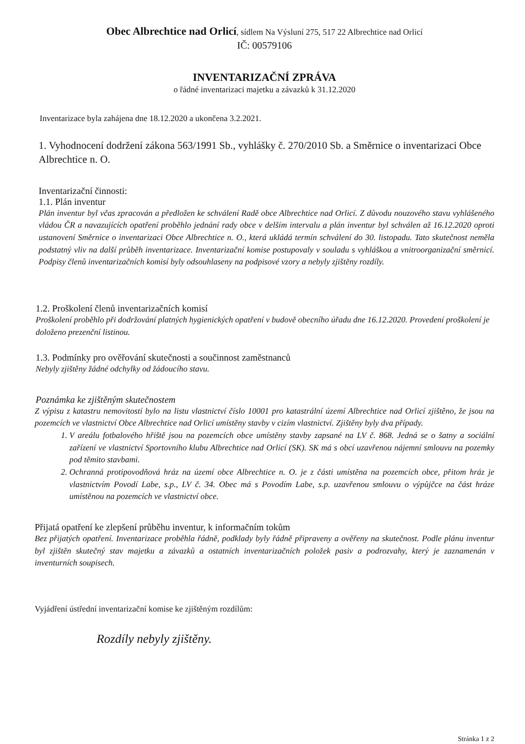Obec Albrechtice nad Orlicí, sídlem Na Výsluní 275, 517 22 Albrechtice nad Orlicí
IČ: 00579106
INVENTARIZAČNÍ ZPRÁVA
o řádné inventarizaci majetku a závazků k 31.12.2020
Inventarizace byla zahájena dne 18.12.2020 a ukončena 3.2.2021.
1. Vyhodnocení dodržení zákona 563/1991 Sb., vyhlášky č. 270/2010 Sb. a Směrnice o inventarizaci Obce Albrechtice n. O.
Inventarizační činnosti:
1.1. Plán inventur
Plán inventur byl včas zpracován a předložen ke schválení Radě obce Albrechtice nad Orlicí. Z důvodu nouzového stavu vyhlášeného vládou ČR a navazujících opatření proběhlo jednání rady obce v delším intervalu a plán inventur byl schválen až 16.12.2020 oproti ustanovení Směrnice o inventarizaci Obce Albrechtice n. O., která ukládá termín schválení do 30. listopadu. Tato skutečnost neměla podstatný vliv na další průběh inventarizace. Inventarizační komise postupovaly v souladu s vyhláškou a vnitroorganizační směrnicí. Podpisy členů inventarizačních komisí byly odsouhlaseny na podpisové vzory a nebyly zjištěny rozdíly.
1.2. Proškolení členů inventarizačních komisí
Proškolení proběhlo při dodržování platných hygienických opatření v budově obecního úřadu dne 16.12.2020. Provedení proškolení je doloženo prezenční listinou.
1.3. Podmínky pro ověřování skutečnosti a součinnost zaměstnanců
Nebyly zjištěny žádné odchylky od žádoucího stavu.
Poznámka ke zjištěným skutečnostem
Z výpisu z katastru nemovitostí bylo na listu vlastnictví číslo 10001 pro katastrální území Albrechtice nad Orlicí zjištěno, že jsou na pozemcích ve vlastnictví Obce Albrechtice nad Orlicí umístěny stavby v cizím vlastnictví. Zjištěny byly dva případy.
1. V areálu fotbalového hřiště jsou na pozemcích obce umístěny stavby zapsané na LV č. 868. Jedná se o šatny a sociální zařízení ve vlastnictví Sportovního klubu Albrechtice nad Orlicí (SK). SK má s obcí uzavřenou nájemní smlouvu na pozemky pod těmito stavbami.
2. Ochranná protipovodňová hráz na území obce Albrechtice n. O. je z části umístěna na pozemcích obce, přitom hráz je vlastnictvím Povodí Labe, s.p., LV č. 34. Obec má s Povodím Labe, s.p. uzavřenou smlouvu o výpůjčce na část hráze umístěnou na pozemcích ve vlastnictví obce.
Přijatá opatření ke zlepšení průběhu inventur, k informačním tokům
Bez přijatých opatření. Inventarizace proběhla řádně, podklady byly řádně připraveny a ověřeny na skutečnost. Podle plánu inventur byl zjištěn skutečný stav majetku a závazků a ostatních inventarizačních položek pasiv a podrozvahy, který je zaznamenán v inventurních soupisech.
Vyjádření ústřední inventarizační komise ke zjištěným rozdílům:
Rozdíly nebyly zjištěny.
Stránka 1 z 2